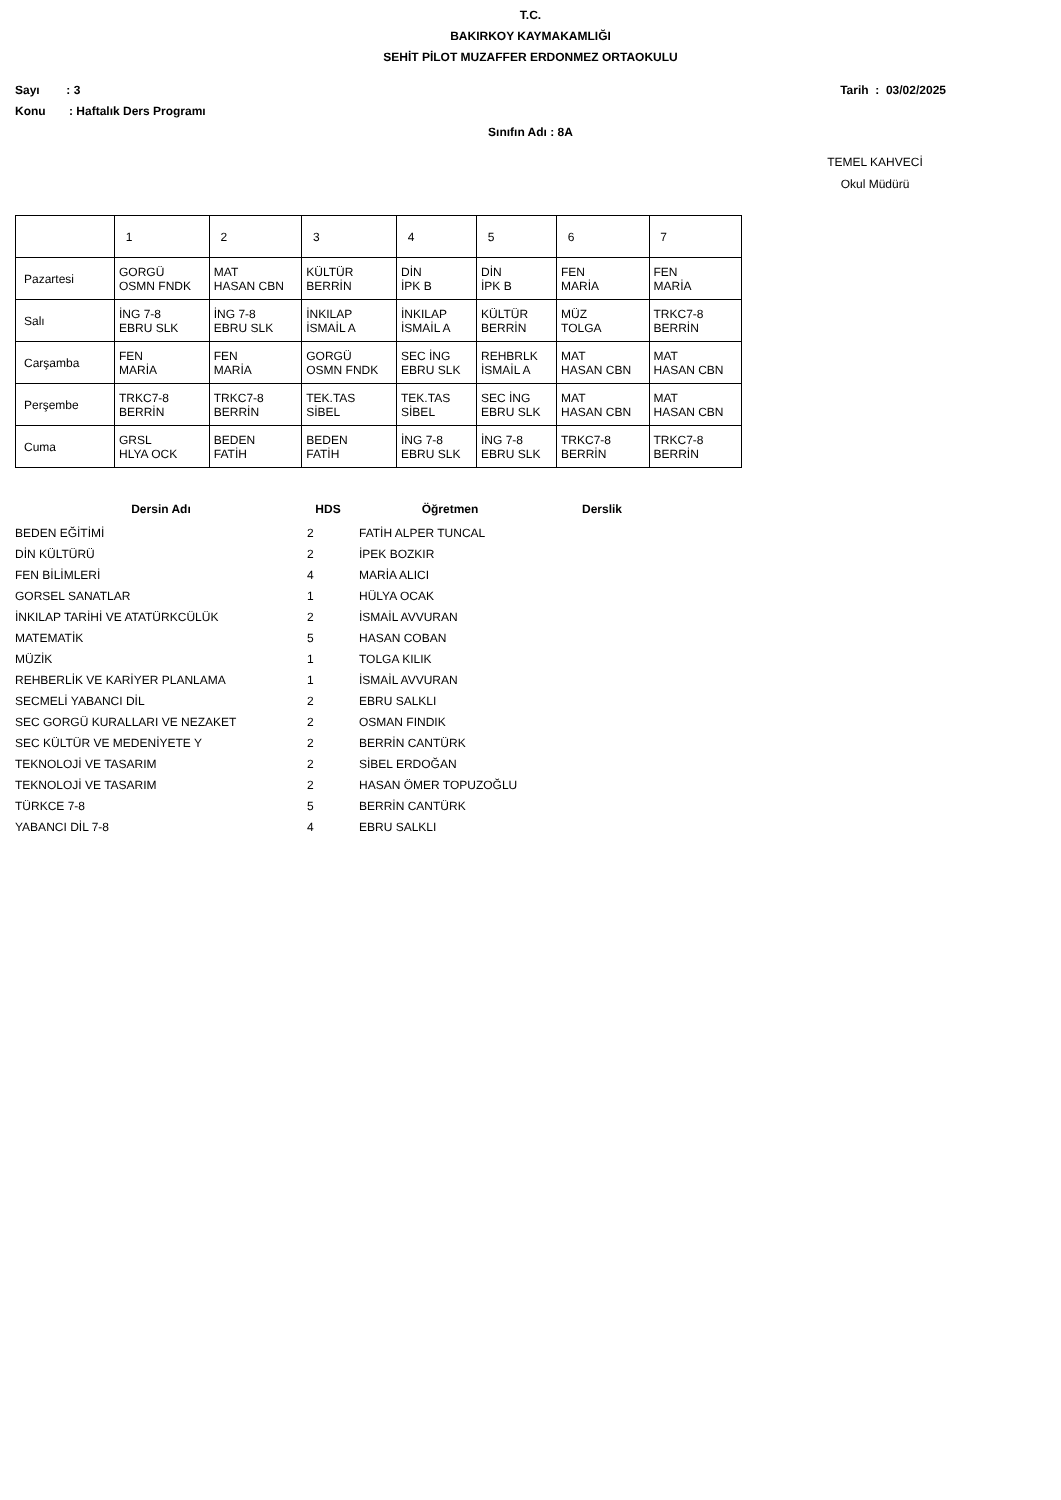T.C.
BAKIRKOY KAYMAKAMLIĞI
SEHİT PİLOT MUZAFFER ERDONMEZ ORTAOKULU
Sayı : 3 Tarih : 03/02/2025
Konu : Haftalık Ders Programı
Sınıfın Adı : 8A
TEMEL KAHVECİ
Okul Müdürü
| | 1 | 2 | 3 | 4 | 5 | 6 | 7 |
| Pazartesi | GORGÜ OSMN FNDK | MAT HASAN CBN | KÜLTÜR BERRİN | DİN İPK B | DİN İPK B | FEN MARİA | FEN MARİA |
| Salı | İNG 7-8 EBRU SLK | İNG 7-8 EBRU SLK | İNKILAP İSMAİL A | İNKILAP İSMAİL A | KÜLTÜR BERRİN | MÜZ TOLGA | TRKC7-8 BERRİN |
| Carşamba | FEN MARİA | FEN MARİA | GORGÜ OSMN FNDK | SEC İNG EBRU SLK | REHBRLK İSMAİL A | MAT HASAN CBN | MAT HASAN CBN |
| Perşembe | TRKC7-8 BERRİN | TRKC7-8 BERRİN | TEK.TAS SİBEL | TEK.TAS SİBEL | SEC İNG EBRU SLK | MAT HASAN CBN | MAT HASAN CBN |
| Cuma | GRSL HLYA OCK | BEDEN FATİH | BEDEN FATİH | İNG 7-8 EBRU SLK | İNG 7-8 EBRU SLK | TRKC7-8 BERRİN | TRKC7-8 BERRİN |
| Dersin Adı | HDS | Öğretmen | Derslik |
| --- | --- | --- | --- |
| BEDEN EĞİTİMİ | 2 | FATİH ALPER TUNCAL | |
| DİN KÜLTÜRÜ | 2 | İPEK BOZKIR | |
| FEN BİLİMLERİ | 4 | MARİA ALICI | |
| GORSEL SANATLAR | 1 | HÜLYA OCAK | |
| İNKILAP TARİHİ VE ATATÜRKCÜLÜK | 2 | İSMAİL AVVURAN | |
| MATEMATİK | 5 | HASAN COBAN | |
| MÜZİK | 1 | TOLGA KILIK | |
| REHBERLİK VE KARİYER PLANLAMA | 1 | İSMAİL AVVURAN | |
| SECMELİ YABANCI DİL | 2 | EBRU SALKLI | |
| SEC GORGÜ KURALLARI VE NEZAKET | 2 | OSMAN FINDIK | |
| SEC KÜLTÜR VE MEDENİYETE Y | 2 | BERRİN CANTÜRK | |
| TEKNOLOJİ VE TASARIM | 2 | SİBEL ERDOĞAN | |
| TEKNOLOJİ VE TASARIM | 2 | HASAN ÖMER TOPUZOĞLU | |
| TÜRKCE 7-8 | 5 | BERRİN CANTÜRK | |
| YABANCI DİL 7-8 | 4 | EBRU SALKLI | |